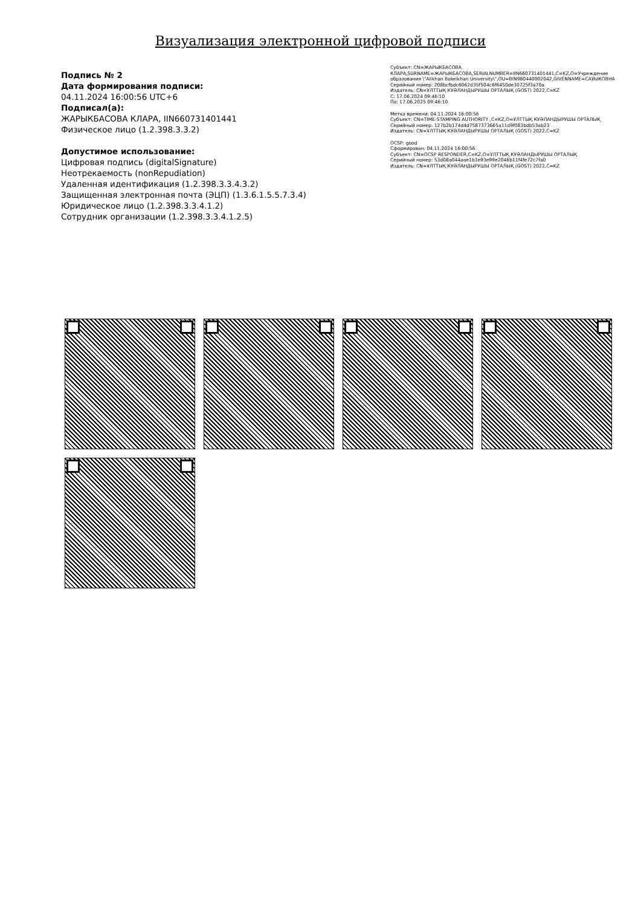Визуализация электронной цифровой подписи
Подпись № 2
Дата формирования подписи:
04.11.2024 16:00:56 UTC+6
Подписал(а):
ЖАРЫКБАСОВА КЛАРА, IIN660731401441
Физическое лицо (1.2.398.3.3.2)
Допустимое использование:
Цифровая подпись (digitalSignature)
Неотрекаемость (nonRepudiation)
Удаленная идентификация (1.2.398.3.3.4.3.2)
Защищенная электронная почта (ЭЦП) (1.3.6.1.5.5.7.3.4)
Юридическое лицо (1.2.398.3.3.4.1.2)
Сотрудник организации (1.2.398.3.3.4.1.2.5)
Субъект: CN=ЖАРЫКБАСОВА КЛАРА,SURNAME=ЖАРЫКБАСОВА,SERIALNUMBER=IIN660731401441,C=KZ,O=Учреждение образования \"Alikhan Bokeikhan University\",OU=BIN980440002042,GIVENNAME=САУЫКОВНА
Серийный номер: 208bcfbdc6062d35f504c6f6450de30725f3a70a
Издатель: CN=ҰЛТТЫҚ КУӘЛАНДЫРУШЫ ОРТАЛЫҚ (GOST) 2022,C=KZ
С: 17.06.2024 09:46:10
По: 17.06.2025 09:46:10
Метка времени: 04.11.2024 16:00:56
Субъект: CN=TIME-STAMPING AUTHORITY ,C=KZ,O=ҰЛТТЫҚ КУӘЛАНДЫРУШЫ ОРТАЛЫҚ
Серийный номер: 127b2b174d4d7587373665a11d9f083bdb53ab23
Издатель: CN=ҰЛТТЫҚ КУӘЛАНДЫРУШЫ ОРТАЛЫҚ (GOST) 2022,C=KZ
OCSP: good
Сформирован: 04.11.2024 16:00:56
Субъект: CN=OCSP RESPONDER,C=KZ,O=ҰЛТТЫҚ КУӘЛАНДЫРУШЫ ОРТАЛЫҚ
Серийный номер: 53d08a044aae1b1e93e99e2046b11f4fe72c7fa0
Издатель: CN=ҰЛТТЫҚ КУӘЛАНДЫРУШЫ ОРТАЛЫҚ (GOST) 2022,C=KZ